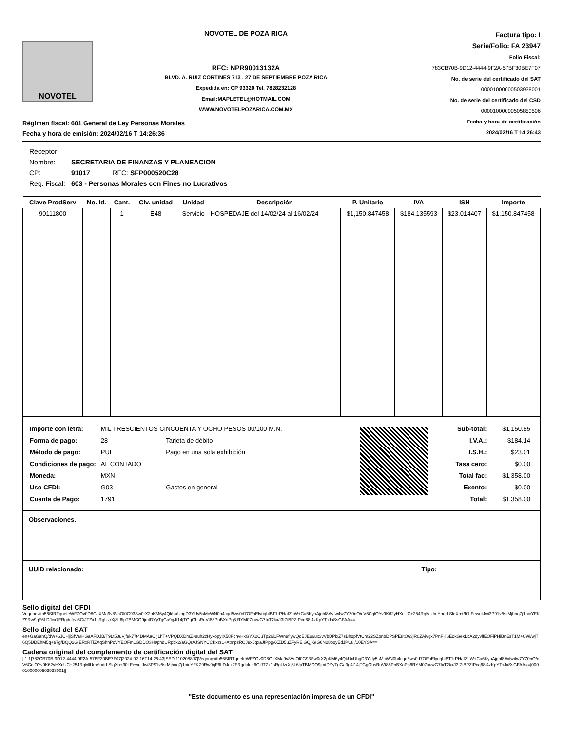NOVOTEL
NOVOTEL DE POZA RICA
RFC: NPR90013132A
BLVD. A. RUIZ CORTINES 713 . 27 DE SEPTIEMBRE POZA RICA
Expedida en: CP 93320 Tel. 7828232128
Email:MAPLETEL@HOTMAIL.COM
WWW.NOVOTELPOZARICA.COM.MX
Factura tipo: I
Serie/Folio: FA 23947
Folio Fiscal:
783CB70B-9D12-4444-9F2A-57BF30BE7F07
No. de serie del certificado del SAT
00001000000503938001
No. de serie del certificado del CSD
00001000000505850506
Fecha y hora de certificación
2024/02/16 T 14:26:43
Régimen fiscal: 601 General de Ley Personas Morales
Fecha y hora de emisión: 2024/02/16 T 14:26:36
| Receptor | | |
| Nombre: | SECRETARIA DE FINANZAS Y PLANEACION | |
| CP: | 91017 | RFC: SFP000520C28 |
| Reg. Fiscal: | 603 - Personas Morales con Fines no Lucrativos | |
| Clave ProdServ | No. Id. | Cant. | Clv. unidad | Unidad | Descripción | P. Unitario | IVA | ISH | Importe |
| --- | --- | --- | --- | --- | --- | --- | --- | --- | --- |
| 90111800 | | 1 | E48 | Servicio | HOSPEDAJE del 14/02/24 al 16/02/24 | $1,150.847458 | $184.135593 | $23.014407 | $1,150.847458 |
| Importe con letra: | MIL TRESCIENTOS CINCUENTA Y OCHO PESOS 00/100 M.N. | |
| Forma de pago: | 28 | Tarjeta de débito |
| Método de pago: | PUE | Pago en una sola exhibición |
| Condiciones de pago: | AL CONTADO | |
| Moneda: | MXN | |
| Uso CFDI: | G03 | Gastos en general |
| Cuenta de Pago: | 1791 | |
| Sub-total: | $1,150.85 |
| I.V.A.: | $184.14 |
| I.S.H.: | $23.01 |
| Tasa cero: | $0.00 |
| Total fac: | $1,358.00 |
| Exento: | $0.00 |
| Total: | $1,358.00 |
Observaciones.
UUID relacionado: Tipo:
Sello digital del CFDI
Veqonqvitb56SfRTqnefeWFZOv0D8GcXMa9v8VcOl0G93Sw0rX2pKM6y4QkUxUhgD3YUy5sMcWN0h4cqd5ws0d7OFnElyriqhlBT1rPHafZeW+Ca6KyoAjghl8Avfw4w7YZ0nO/cV6CqlOYv9K62yHXcUC+254RqMlUmYndrLSlqXh+/f0LFewutJwi3P91v5srMjhnq7j1oicYFKZ9Rw9qF6LDJcx7FRgdcfea6GiJTZx1sRgUzrXj8L6lpTBMCO9jmtDYyTgGa9g4l14jTGgOhsRuVt88PnBXoPg6 RYM07xuwG7IxT2kx/I3fZiBPZtPcq68i4zKpYTcJnSsGFAA==
Sello digital del SAT
en+GaGahQ/dW+6JCHjjSfVarHGaAFDJB/T9Lt58uVjfek77t4DMAaCrj1hT+VPQDXDmZ+suh2zHyxopyIX58FdnvHxGYX2CuTp26l1FWneflywQqEJEu6ux3vVbDPixZ7sBhopfVtCm22SZpnbDPSPE8tO63jR0ZAivgx7PnFKSEokGekLbA2dyvlfEOFiPHiBnEsT1M+0Wl/wjT6Q5DDEhM5q+e7g/BQQ2GIERxRTlZXqShnPcVYEOFm1GDDO3H9pndURpbk2/aGQrAJSNYCCKxzrL+AtmpzROJex6qxaJfPpgvXZD5uZFyREiGQjXeG6N28boyEdJPU8i/10EYSA==
Cadena original del complemento de certificación digital del SAT
||1.1|783CB70B-9D12-4444-9F2A-57BF30BE7F07|2024-02-16T14:26:43|SED 1102088J7|Veqonqvitb56SfRTqnefeWFZOv0D8GcXMa9v8VcOl0G93Sw0rX2pKM6y4QkUxUhgD3YUy5sMcWN0h4cqd5ws0d7OFnElyriqhlBT1rPHafZeW+Ca6KyoAjghl8Avfw4w7YZ0nO/cV6CqlOYv9K62yHXcUC+254RqMlUmYndrLSlqXh+/f0LFewutJwi3P91v5srMjhnq7j1oicYFKZ9Rw9qF6LDJcx7FRgdcfea6GiJTZx1sRgUzrXj8L6lpTBMCO9jmtDYyTgGa9g4l14jTGgOhsRuVt88PnBXoPg6RYM07xuwG7IxT2kx/I3fZiBPZtPcq68i4zKpYTcJnSsGFAA==|00001000000503938001||
"Este documento es una representación impresa de un CFDI"